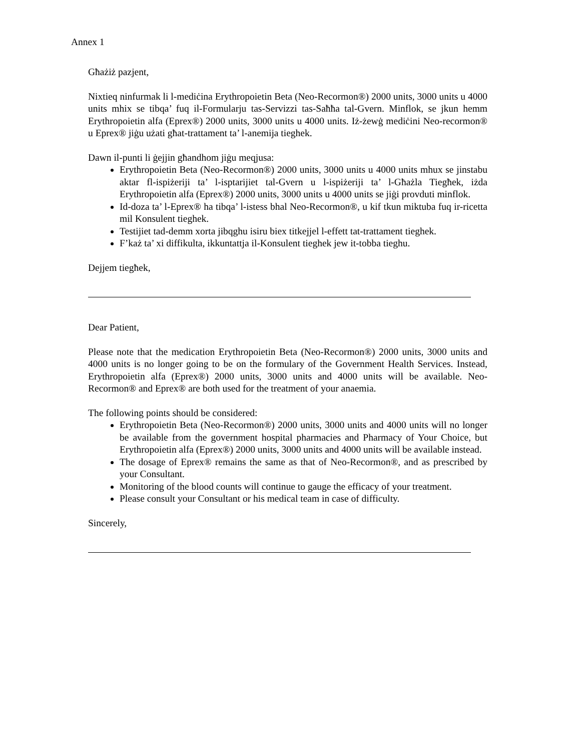Annex 1
Għażiż pazjent,
Nixtieq ninfurmak li l-mediċina Erythropoietin Beta (Neo-Recormon®) 2000 units, 3000 units u 4000 units mhix se tibqa’ fuq il-Formularju tas-Servizzi tas-Saħħa tal-Gvern. Minflok, se jkun hemm Erythropoietin alfa (Eprex®) 2000 units, 3000 units u 4000 units. Iż-żewġ mediċini Neo-recormon® u Eprex® jiġu użati għat-trattament ta’ l-anemija tieghek.
Dawn il-punti li ġejjin għandhom jiġu meqjusa:
Erythropoietin Beta (Neo-Recormon®) 2000 units, 3000 units u 4000 units mhux se jinstabu aktar fl-ispiżeriji ta’ l-isptarijiet tal-Gvern u l-ispiżeriji ta’ l-Għażla Tiegħek, iżda Erythropoietin alfa (Eprex®) 2000 units, 3000 units u 4000 units se jiġi provduti minflok.
Id-doza ta’ l-Eprex® ha tibqa’ l-istess bhal Neo-Recormon®, u kif tkun miktuba fuq ir-ricetta mil Konsulent tieghek.
Testijiet tad-demm xorta jibqghu isiru biex titkejjel l-effett tat-trattament tieghek.
F’każ ta’ xi diffikulta, ikkuntattja il-Konsulent tieghek jew it-tobba tieghu.
Dejjem tiegħek,
Dear Patient,
Please note that the medication Erythropoietin Beta (Neo-Recormon®) 2000 units, 3000 units and 4000 units is no longer going to be on the formulary of the Government Health Services. Instead, Erythropoietin alfa (Eprex®) 2000 units, 3000 units and 4000 units will be available. Neo-Recormon® and Eprex® are both used for the treatment of your anaemia.
The following points should be considered:
Erythropoietin Beta (Neo-Recormon®) 2000 units, 3000 units and 4000 units will no longer be available from the government hospital pharmacies and Pharmacy of Your Choice, but Erythropoietin alfa (Eprex®) 2000 units, 3000 units and 4000 units will be available instead.
The dosage of Eprex® remains the same as that of Neo-Recormon®, and as prescribed by your Consultant.
Monitoring of the blood counts will continue to gauge the efficacy of your treatment.
Please consult your Consultant or his medical team in case of difficulty.
Sincerely,